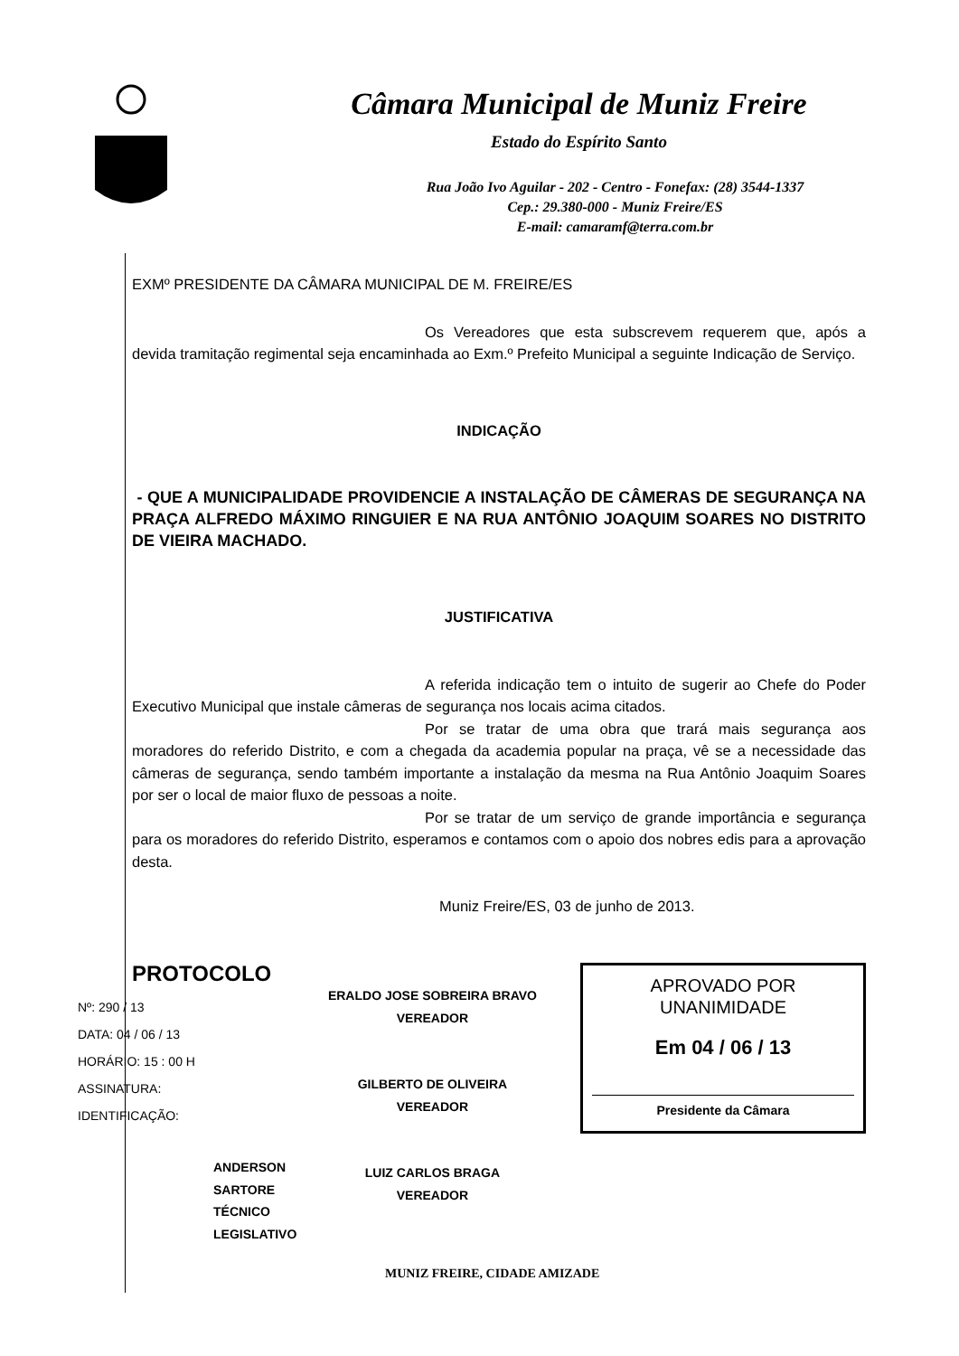Câmara Municipal de Muniz Freire
Estado do Espírito Santo
Rua João Ivo Aguilar - 202 - Centro - Fonefax: (28) 3544-1337
Cep.: 29.380-000 - Muniz Freire/ES
E-mail: camaramf@terra.com.br
EXMº PRESIDENTE DA CÂMARA MUNICIPAL DE M. FREIRE/ES
Os Vereadores que esta subscrevem requerem que, após a devida tramitação regimental seja encaminhada ao Exm.º Prefeito Municipal a seguinte Indicação de Serviço.
INDICAÇÃO
- QUE A MUNICIPALIDADE PROVIDENCIE A INSTALAÇÃO DE CÂMERAS DE SEGURANÇA NA PRAÇA ALFREDO MÁXIMO RINGUIER E NA RUA ANTÔNIO JOAQUIM SOARES NO DISTRITO DE VIEIRA MACHADO.
JUSTIFICATIVA
A referida indicação tem o intuito de sugerir ao Chefe do Poder Executivo Municipal que instale câmeras de segurança nos locais acima citados.
Por se tratar de uma obra que trará mais segurança aos moradores do referido Distrito, e com a chegada da academia popular na praça, vê se a necessidade das câmeras de segurança, sendo também importante a instalação da mesma na Rua Antônio Joaquim Soares por ser o local de maior fluxo de pessoas a noite.
Por se tratar de um serviço de grande importância e segurança para os moradores do referido Distrito, esperamos e contamos com o apoio dos nobres edis para a aprovação desta.
Muniz Freire/ES, 03 de junho de 2013.
PROTOCOLO
Nº: 290 / 13
DATA: 04 / 06 / 13
HORÁRIO: 15 : 00 H
ASSINATURA:
IDENTIFICAÇÃO:
ANDERSON SARTORE
TÉCNICO LEGISLATIVO
ERALDO JOSE SOBREIRA BRAVO
VEREADOR
GILBERTO DE OLIVEIRA
VEREADOR
LUIZ CARLOS BRAGA
VEREADOR
APROVADO POR UNANIMIDADE
Em 04 / 06 / 13
Presidente da Câmara
MUNIZ FREIRE, CIDADE AMIZADE